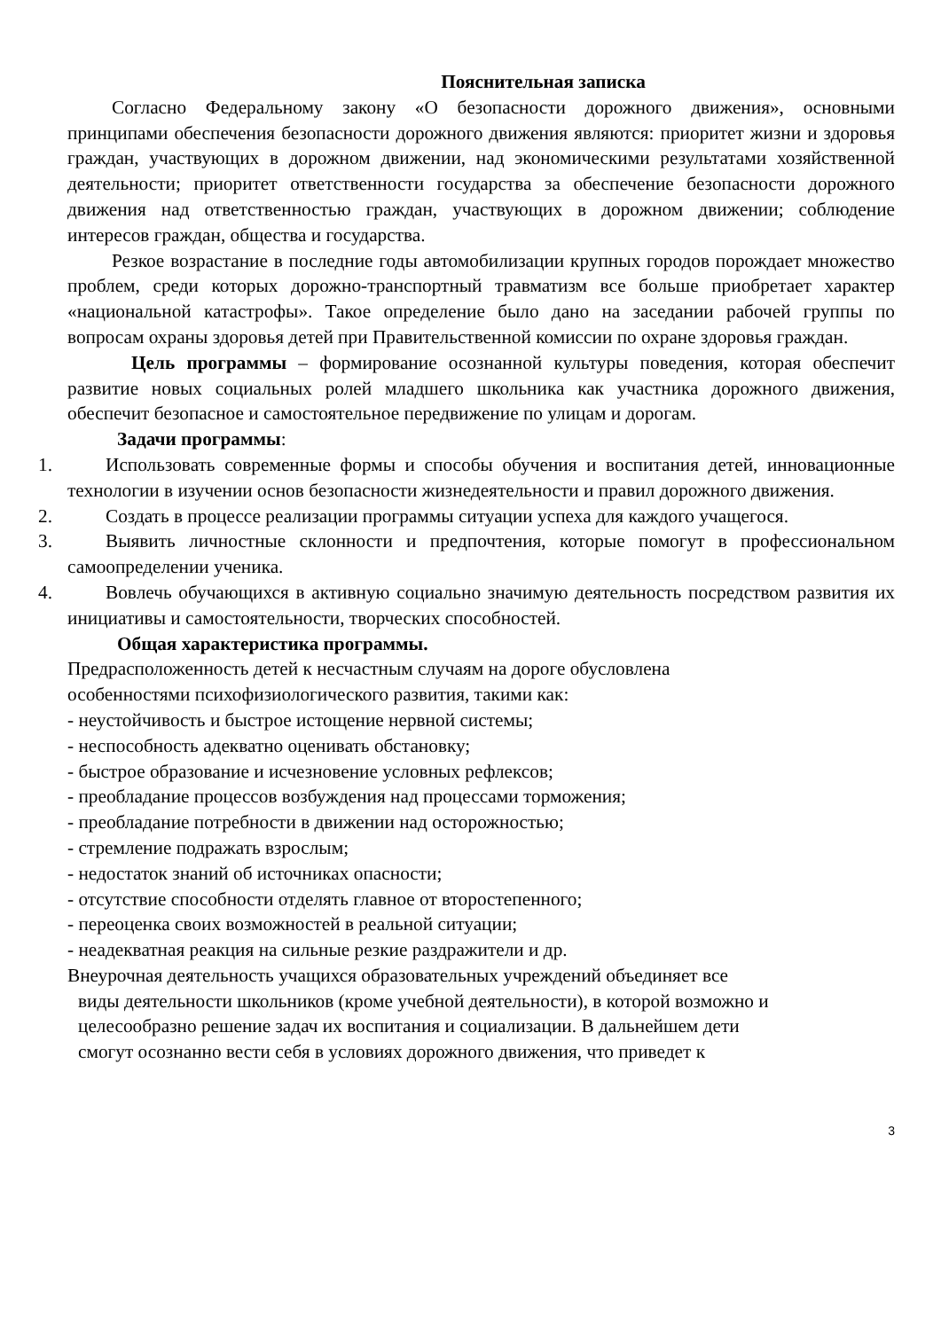Пояснительная записка
Согласно Федеральному закону «О безопасности дорожного движения», основными принципами обеспечения безопасности дорожного движения являются: приоритет жизни и здоровья граждан, участвующих в дорожном движении, над экономическими результатами хозяйственной деятельности; приоритет ответственности государства за обеспечение безопасности дорожного движения над ответственностью граждан, участвующих в дорожном движении; соблюдение интересов граждан, общества и государства.
Резкое возрастание в последние годы автомобилизации крупных городов порождает множество проблем, среди которых дорожно-транспортный травматизм все больше приобретает характер «национальной катастрофы». Такое определение было дано на заседании рабочей группы по вопросам охраны здоровья детей при Правительственной комиссии по охране здоровья граждан.
Цель программы – формирование осознанной культуры поведения, которая обеспечит развитие новых социальных ролей младшего школьника как участника дорожного движения, обеспечит безопасное и самостоятельное передвижение по улицам и дорогам.
Задачи программы:
1. Использовать современные формы и способы обучения и воспитания детей, инновационные технологии в изучении основ безопасности жизнедеятельности и правил дорожного движения.
2. Создать в процессе реализации программы ситуации успеха для каждого учащегося.
3. Выявить личностные склонности и предпочтения, которые помогут в профессиональном самоопределении ученика.
4. Вовлечь обучающихся в активную социально значимую деятельность посредством развития их инициативы и самостоятельности, творческих способностей.
Общая характеристика программы.
Предрасположенность детей к несчастным случаям на дороге обусловлена
особенностями психофизиологического развития, такими как:
- неустойчивость и быстрое истощение нервной системы;
- неспособность адекватно оценивать обстановку;
- быстрое образование и исчезновение условных рефлексов;
- преобладание процессов возбуждения над процессами торможения;
- преобладание потребности в движении над осторожностью;
- стремление подражать взрослым;
- недостаток знаний об источниках опасности;
- отсутствие способности отделять главное от второстепенного;
- переоценка своих возможностей в реальной ситуации;
- неадекватная реакция на сильные резкие раздражители и др.
Внеурочная деятельность учащихся образовательных учреждений объединяет все
виды деятельности школьников (кроме учебной деятельности), в которой возможно и
целесообразно решение задач их воспитания и социализации. В дальнейшем дети
смогут осознанно вести себя в условиях дорожного движения, что приведет к
3